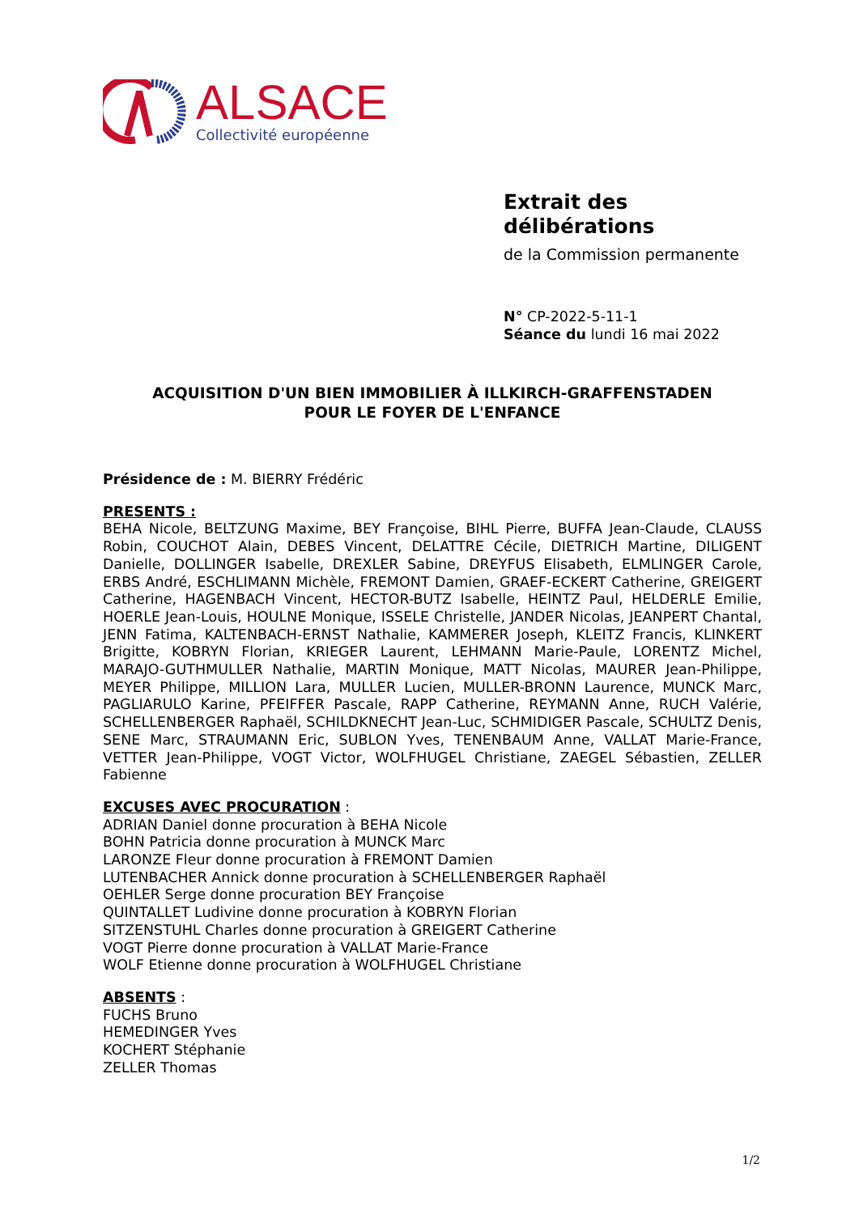ALSACE
Collectivité européenne
Extrait des délibérations
de la Commission permanente
N° CP-2022-5-11-1
Séance du lundi 16 mai 2022
ACQUISITION D'UN BIEN IMMOBILIER À ILLKIRCH-GRAFFENSTADEN
POUR LE FOYER DE L'ENFANCE
Présidence de : M. BIERRY Frédéric
PRESENTS :
BEHA Nicole, BELTZUNG Maxime, BEY Françoise, BIHL Pierre, BUFFA Jean-Claude, CLAUSS Robin, COUCHOT Alain, DEBES Vincent, DELATTRE Cécile, DIETRICH Martine, DILIGENT Danielle, DOLLINGER Isabelle, DREXLER Sabine, DREYFUS Elisabeth, ELMLINGER Carole, ERBS André, ESCHLIMANN Michèle, FREMONT Damien, GRAEF-ECKERT Catherine, GREIGERT Catherine, HAGENBACH Vincent, HECTOR-BUTZ Isabelle, HEINTZ Paul, HELDERLE Emilie, HOERLE Jean-Louis, HOULNE Monique, ISSELE Christelle, JANDER Nicolas, JEANPERT Chantal, JENN Fatima, KALTENBACH-ERNST Nathalie, KAMMERER Joseph, KLEITZ Francis, KLINKERT Brigitte, KOBRYN Florian, KRIEGER Laurent, LEHMANN Marie-Paule, LORENTZ Michel, MARAJO-GUTHMULLER Nathalie, MARTIN Monique, MATT Nicolas, MAURER Jean-Philippe, MEYER Philippe, MILLION Lara, MULLER Lucien, MULLER-BRONN Laurence, MUNCK Marc, PAGLIARULO Karine, PFEIFFER Pascale, RAPP Catherine, REYMANN Anne, RUCH Valérie, SCHELLENBERGER Raphaël, SCHILDKNECHT Jean-Luc, SCHMIDIGER Pascale, SCHULTZ Denis, SENE Marc, STRAUMANN Eric, SUBLON Yves, TENENBAUM Anne, VALLAT Marie-France, VETTER Jean-Philippe, VOGT Victor, WOLFHUGEL Christiane, ZAEGEL Sébastien, ZELLER Fabienne
EXCUSES AVEC PROCURATION :
ADRIAN Daniel donne procuration à BEHA Nicole
BOHN Patricia donne procuration à MUNCK Marc
LARONZE Fleur donne procuration à FREMONT Damien
LUTENBACHER Annick donne procuration à SCHELLENBERGER Raphaël
OEHLER Serge donne procuration BEY Françoise
QUINTALLET Ludivine donne procuration à KOBRYN Florian
SITZENSTUHL Charles donne procuration à GREIGERT Catherine
VOGT Pierre donne procuration à VALLAT Marie-France
WOLF Etienne donne procuration à WOLFHUGEL Christiane
ABSENTS :
FUCHS Bruno
HEMEDINGER Yves
KOCHERT Stéphanie
ZELLER Thomas
1/2